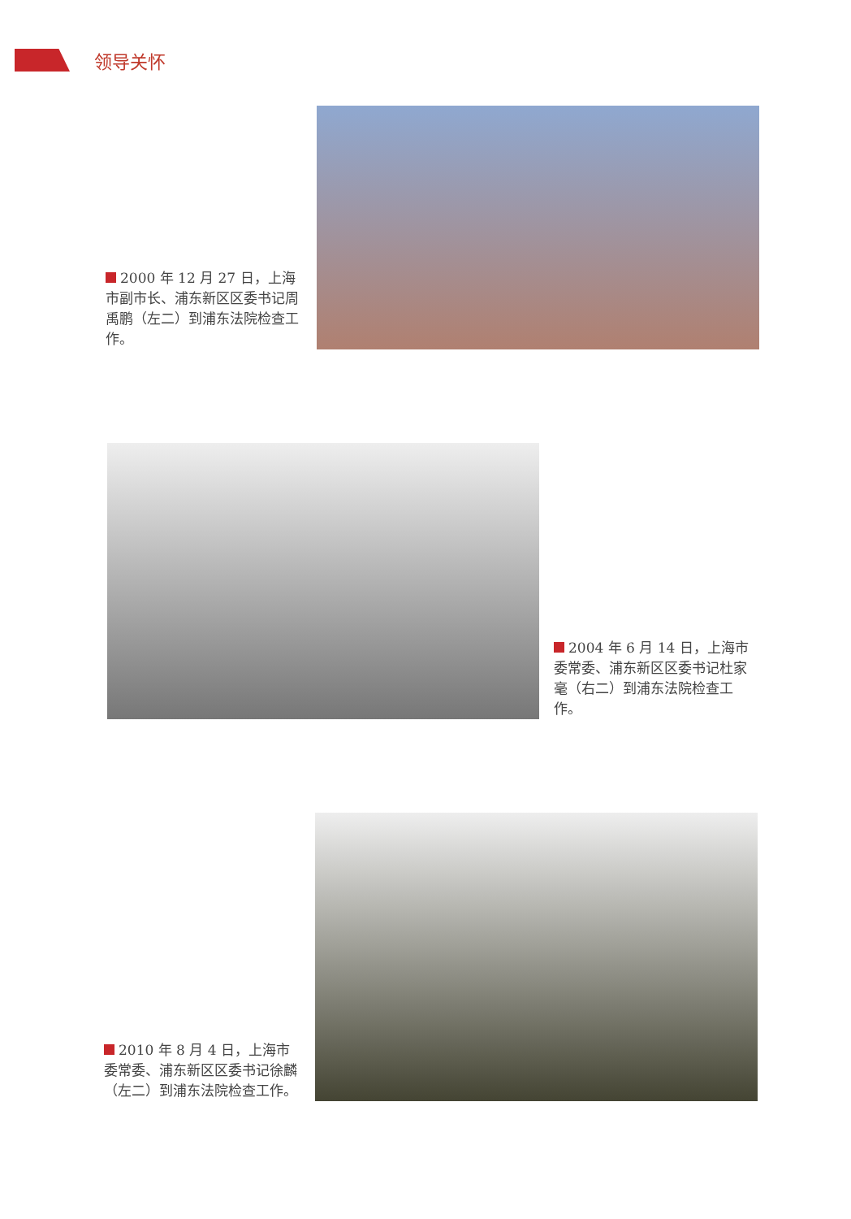领导关怀
2000 年 12 月 27 日，上海市副市长、浦东新区区委书记周禹鹏（左二）到浦东法院检查工作。
2004 年 6 月 14 日，上海市委常委、浦东新区区委书记杜家毫（右二）到浦东法院检查工作。
2010 年 8 月 4 日，上海市委常委、浦东新区区委书记徐麟（左二）到浦东法院检查工作。